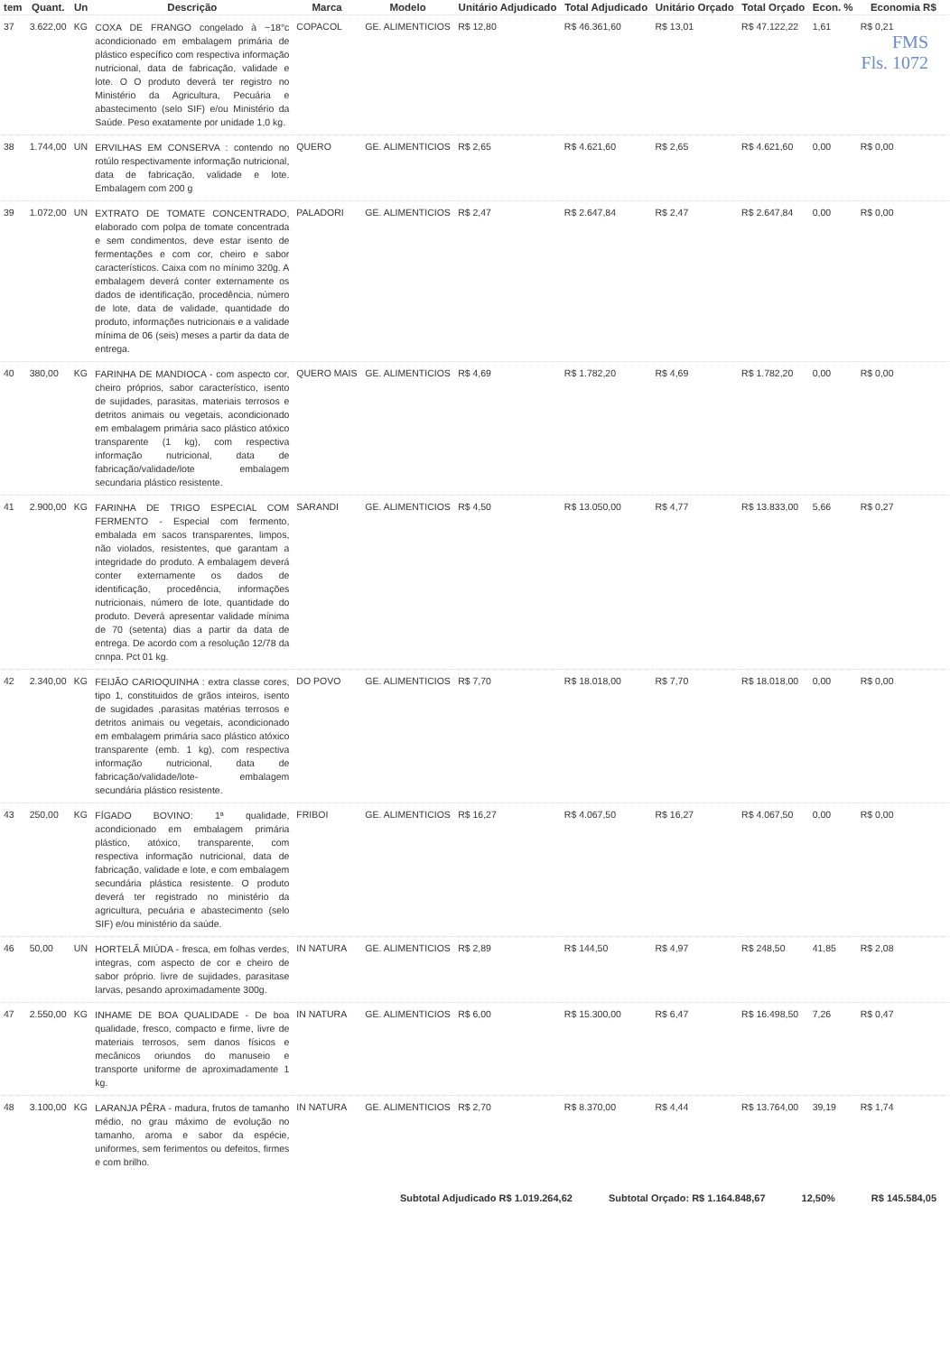| tem | Quant. | Un | Descrição | Marca | Modelo | Unitário Adjudicado | Total Adjudicado | Unitário Orçado | Total Orçado | Econ. % | Economia R$ |
| --- | --- | --- | --- | --- | --- | --- | --- | --- | --- | --- | --- |
| 37 | 3.622,00 | KG | COXA DE FRANGO congelado à −18°c acondicionado em embalagem primária de plástico específico com respectiva informação nutricional, data de fabricação, validade e lote. O O produto deverá ter registro no Ministério da Agricultura, Pecuária e abastecimento (selo SIF) e/ou Ministério da Saúde. Peso exatamente por unidade 1,0 kg. | COPACOL | GE. ALIMENTICIOS | R$ 12,80 | R$ 46.361,60 | R$ 13,01 | R$ 47.122,22 | 1,61 | R$ 0,21 FMS Fls. 1072 |
| 38 | 1.744,00 | UN | ERVILHAS EM CONSERVA : contendo no rotúlo respectivamente informação nutricional, data de fabricação, validade e lote. Embalagem com 200 g | QUERO | GE. ALIMENTICIOS | R$ 2,65 | R$ 4.621,60 | R$ 2,65 | R$ 4.621,60 | 0,00 | R$ 0,00 |
| 39 | 1.072,00 | UN | EXTRATO DE TOMATE CONCENTRADO, elaborado com polpa de tomate concentrada e sem condimentos, deve estar isento de fermentações e com cor, cheiro e sabor característicos. Caixa com no mínimo 320g. A embalagem deverá conter externamente os dados de identificação, procedência, número de lote, data de validade, quantidade do produto, informações nutricionais e a validade mínima de 06 (seis) meses a partir da data de entrega. | PALADORI | GE. ALIMENTICIOS | R$ 2,47 | R$ 2.647,84 | R$ 2,47 | R$ 2.647,84 | 0,00 | R$ 0,00 |
| 40 | 380,00 | KG | FARINHA DE MANDIOCA - com aspecto cor, cheiro próprios, sabor característico, isento de sujidades, parasitas, materiais terrosos e detritos animais ou vegetais, acondicionado em embalagem primária saco plástico atóxico transparente (1 kg), com respectiva informação nutricional, data de fabricação/validade/lote embalagem secundaria plástico resistente. | QUERO MAIS | GE. ALIMENTICIOS | R$ 4,69 | R$ 1.782,20 | R$ 4,69 | R$ 1.782,20 | 0,00 | R$ 0,00 |
| 41 | 2.900,00 | KG | FARINHA DE TRIGO ESPECIAL COM FERMENTO - Especial com fermento, embalada em sacos transparentes, limpos, não violados, resistentes, que garantam a integridade do produto. A embalagem deverá conter externamente os dados de identificação, procedência, informações nutricionais, número de lote, quantidade do produto. Deverá apresentar validade mínima de 70 (setenta) dias a partir da data de entrega. De acordo com a resolução 12/78 da cnnpa. Pct 01 kg. | SARANDI | GE. ALIMENTICIOS | R$ 4,50 | R$ 13.050,00 | R$ 4,77 | R$ 13.833,00 | 5,66 | R$ 0,27 |
| 42 | 2.340,00 | KG | FEIJÃO CARIOQUINHA : extra classe cores, tipo 1, constituidos de grãos inteiros, isento de sugidades ,parasitas matérias terrosos e detritos animais ou vegetais, acondicionado em embalagem primária saco plástico atóxico transparente (emb. 1 kg), com respectiva informação nutricional, data de fabricação/validade/lote- embalagem secundária plástico resistente. | DO POVO | GE. ALIMENTICIOS | R$ 7,70 | R$ 18.018,00 | R$ 7,70 | R$ 18.018,00 | 0,00 | R$ 0,00 |
| 43 | 250,00 | KG | FÍGADO BOVINO: 1ª qualidade, acondicionado em embalagem primária plástico, atóxico, transparente, com respectiva informação nutricional, data de fabricação, validade e lote, e com embalagem secundária plástica resistente. O produto deverá ter registrado no ministério da agricultura, pecuária e abastecimento (selo SIF) e/ou ministério da saúde. | FRIBOI | GE. ALIMENTICIOS | R$ 16,27 | R$ 4.067,50 | R$ 16,27 | R$ 4.067,50 | 0,00 | R$ 0,00 |
| 46 | 50,00 | UN | HORTELÃ MIÚDA - fresca, em folhas verdes, integras, com aspecto de cor e cheiro de sabor próprio. livre de sujidades, parasitase larvas, pesando aproximadamente 300g. | IN NATURA | GE. ALIMENTICIOS | R$ 2,89 | R$ 144,50 | R$ 4,97 | R$ 248,50 | 41,85 | R$ 2,08 |
| 47 | 2.550,00 | KG | INHAME DE BOA QUALIDADE - De boa qualidade, fresco, compacto e firme, livre de materiais terrosos, sem danos físicos e mecânicos oriundos do manuseio e transporte uniforme de aproximadamente 1 kg. | IN NATURA | GE. ALIMENTICIOS | R$ 6,00 | R$ 15.300,00 | R$ 6,47 | R$ 16.498,50 | 7,26 | R$ 0,47 |
| 48 | 3.100,00 | KG | LARANJA PÊRA - madura, frutos de tamanho médio, no grau máximo de evolução no tamanho, aroma e sabor da espécie, uniformes, sem ferimentos ou defeitos, firmes e com brilho. | IN NATURA | GE. ALIMENTICIOS | R$ 2,70 | R$ 8.370,00 | R$ 4,44 | R$ 13.764,00 | 39,19 | R$ 1,74 |
Subtotal Adjudicado R$ 1.019.264,62 Subtotal Orçado: R$ 1.164.848,67 12,50% R$ 145.584,05